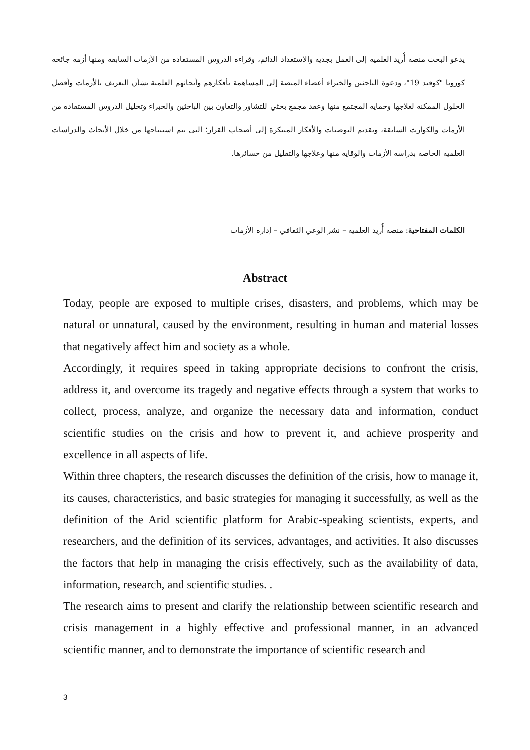يدعو البحث منصة أُريد العلمية إلى العمل بجدية والاستعداد الدائم، وقراءة الدروس المستفادة من الأزمات السابقة ومنها أزمة جائحة كورونا "كوفيد 19"، ودعوة الباحثين والخبراء أعضاء المنصة إلى المساهمة بأفكارهم وأبحاثهم العلمية بشأن التعريف بالأزمات وأفضل الحلول الممكنة لعلاجها وحماية المجتمع منها وعقد مجمع بحثي للتشاور والتعاون بين الباحثين والخبراء وتحليل الدروس المستفادة من الأزمات والكوارث السابقة، وتقديم التوصيات والأفكار المبتكرة إلى أصحاب القرار؛ التي يتم استنتاجها من خلال الأبحاث والدراسات العلمية الخاصة بدراسة الأزمات والوقاية منها وعلاجها والتقليل من خسائرها.
الكلمات المفتاحية: منصة أُريد العلمية – نشر الوعي الثقافي – إدارة الأزمات
Abstract
Today, people are exposed to multiple crises, disasters, and problems, which may be natural or unnatural, caused by the environment, resulting in human and material losses that negatively affect him and society as a whole.
Accordingly, it requires speed in taking appropriate decisions to confront the crisis, address it, and overcome its tragedy and negative effects through a system that works to collect, process, analyze, and organize the necessary data and information, conduct scientific studies on the crisis and how to prevent it, and achieve prosperity and excellence in all aspects of life.
Within three chapters, the research discusses the definition of the crisis, how to manage it, its causes, characteristics, and basic strategies for managing it successfully, as well as the definition of the Arid scientific platform for Arabic-speaking scientists, experts, and researchers, and the definition of its services, advantages, and activities. It also discusses the factors that help in managing the crisis effectively, such as the availability of data, information, research, and scientific studies. .
The research aims to present and clarify the relationship between scientific research and crisis management in a highly effective and professional manner, in an advanced scientific manner, and to demonstrate the importance of scientific research and
3